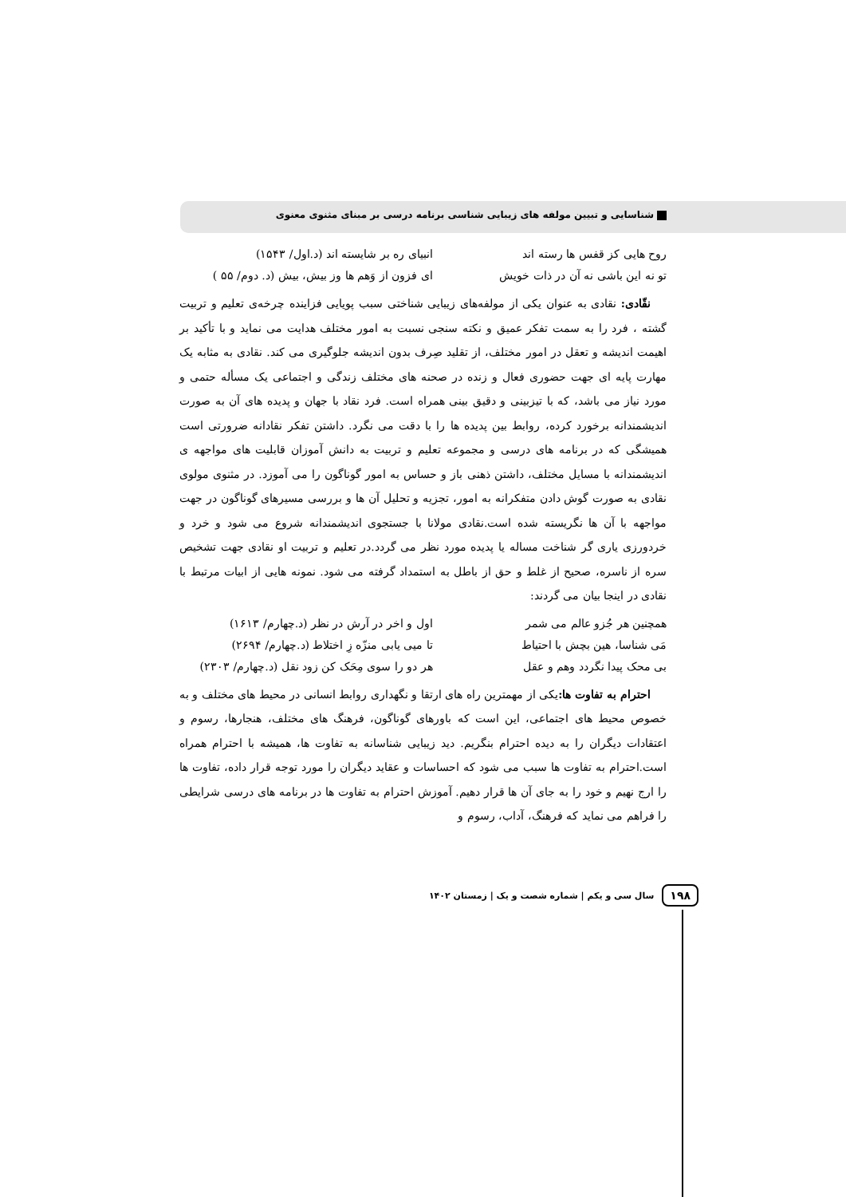شناسایی و تبیین مولفه های زیبایی شناسی برنامه درسی بر مبنای مثنوی معنوی
روح هایی کز قفس ها رسته اند انبیای ره بر شایسته اند (د.اول/ ۱۵۴۳)
تو نه این باشی نه آن در ذات خویش
ای فزون از وَهم ها وز بیش، بیش (د. دوم/ ۵۵ )
نقّادی: نقادی به عنوان یکی از مولفه‌های زیبایی شناختی سبب پویایی فزاینده چرخه‌ی تعلیم و تربیت گشته ، فرد را به سمت تفکر عمیق و نکته سنجی نسبت به امور مختلف هدایت می نماید و با تأکید بر اهیمت اندیشه و تعقل در امور مختلف، از تقلید صِرف بدون اندیشه جلوگیری می کند. نقادی به مثابه یک مهارت پایه ای جهت حضوری فعال و زنده در صحنه های مختلف زندگی و اجتماعی یک مسأله حتمی و مورد نیاز می باشد، که با تیزبینی و دقیق بینی همراه است. فرد نقاد با جهان و پدیده های آن به صورت اندیشمندانه برخورد کرده، روابط بین پدیده ها را با دقت می نگرد. داشتن تفکر نقادانه ضرورتی است همیشگی که در برنامه های درسی و مجموعه تعلیم و تربیت به دانش آموزان قابلیت های مواجهه ی اندیشمندانه با مسایل مختلف، داشتن ذهنی باز و حساس به امور گوناگون را می آموزد. در مثنوی مولوی نقادی به صورت گوش دادن متفکرانه به امور، تجزیه و تحلیل آن ها و بررسی مسیرهای گوناگون در جهت مواجهه با آن ها نگریسته شده است.نقادی مولانا با جستجوی اندیشمندانه شروع می شود و خرد و خردورزی یاری گر شناخت مساله یا پدیده مورد نظر می گردد.در تعلیم و تربیت او نقادی جهت تشخیص سره از ناسره، صحیح از غلط و حق از باطل به استمداد گرفته می شود. نمونه هایی از ابیات مرتبط با نقادی در اینجا بیان می گردند:
همچنین هر جُزو عالم می شمر اول و اخر در آرش در نظر (د.چهارم/ ۱۶۱۳)
مَی شناسا، هین بچش با احتیاط تا میی یابی منزّه زِ اختلاط (د.چهارم/ ۲۶۹۴)
بی محک پیدا نگردد وهم و عقل هر دو را سوی مِحَک کن زود نقل (د.چهارم/ ۲۳۰۳)
احترام به تفاوت ها: یکی از مهمترین راه های ارتقا و نگهداری روابط انسانی در محیط های مختلف و به خصوص محیط های اجتماعی، این است که باورهای گوناگون، فرهنگ های مختلف، هنجارها، رسوم و اعتقادات دیگران را به دیده احترام بنگریم. دید زیبایی شناسانه به تفاوت ها، همیشه با احترام همراه است.احترام به تفاوت ها سبب می شود که احساسات و عقاید دیگران را مورد توجه قرار داده، تفاوت ها را ارج نهیم و خود را به جای آن ها قرار دهیم. آموزش احترام به تفاوت ها در برنامه های درسی شرایطی را فراهم می نماید که فرهنگ، آداب، رسوم و
۱۹۸
سال سی و یکم | شماره شصت و یک | زمستان ۱۴۰۲